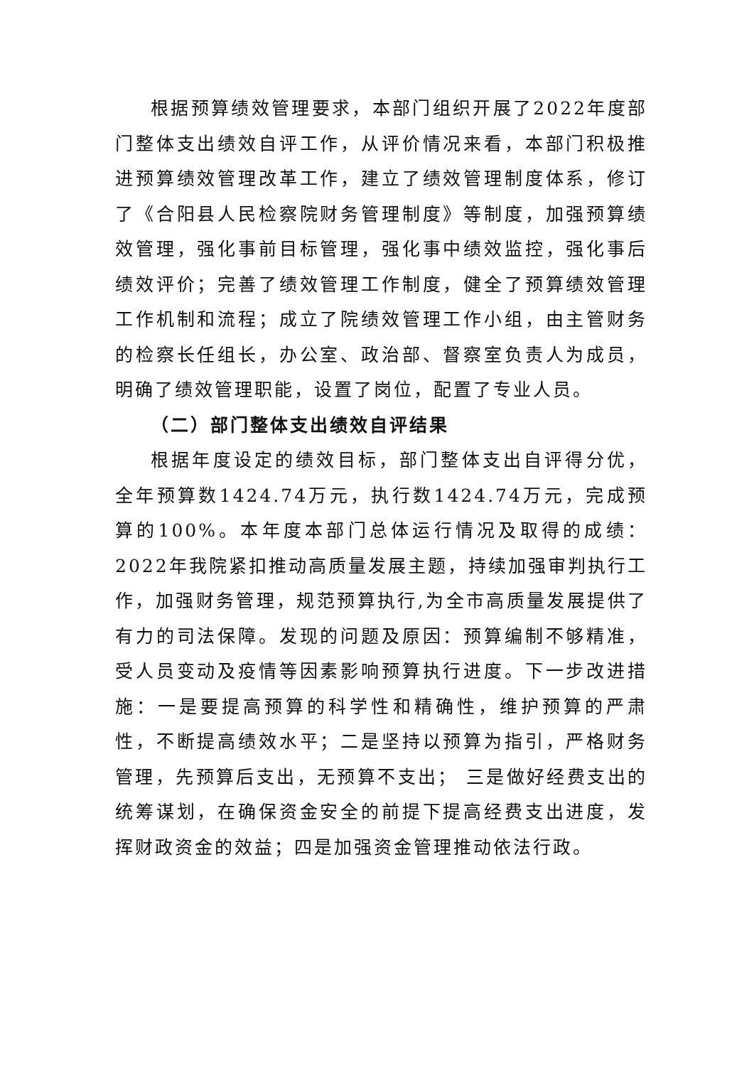根据预算绩效管理要求，本部门组织开展了2022年度部门整体支出绩效自评工作，从评价情况来看，本部门积极推进预算绩效管理改革工作，建立了绩效管理制度体系，修订了《合阳县人民检察院财务管理制度》等制度，加强预算绩效管理，强化事前目标管理，强化事中绩效监控，强化事后绩效评价；完善了绩效管理工作制度，健全了预算绩效管理工作机制和流程；成立了院绩效管理工作小组，由主管财务的检察长任组长，办公室、政治部、督察室负责人为成员，明确了绩效管理职能，设置了岗位，配置了专业人员。
（二）部门整体支出绩效自评结果
根据年度设定的绩效目标，部门整体支出自评得分优，全年预算数1424.74万元，执行数1424.74万元，完成预算的100%。本年度本部门总体运行情况及取得的成绩：2022年我院紧扣推动高质量发展主题，持续加强审判执行工作，加强财务管理，规范预算执行,为全市高质量发展提供了有力的司法保障。发现的问题及原因：预算编制不够精准，受人员变动及疫情等因素影响预算执行进度。下一步改进措施：一是要提高预算的科学性和精确性，维护预算的严肃性，不断提高绩效水平；二是坚持以预算为指引，严格财务管理，先预算后支出，无预算不支出； 三是做好经费支出的统筹谋划，在确保资金安全的前提下提高经费支出进度，发挥财政资金的效益；四是加强资金管理推动依法行政。